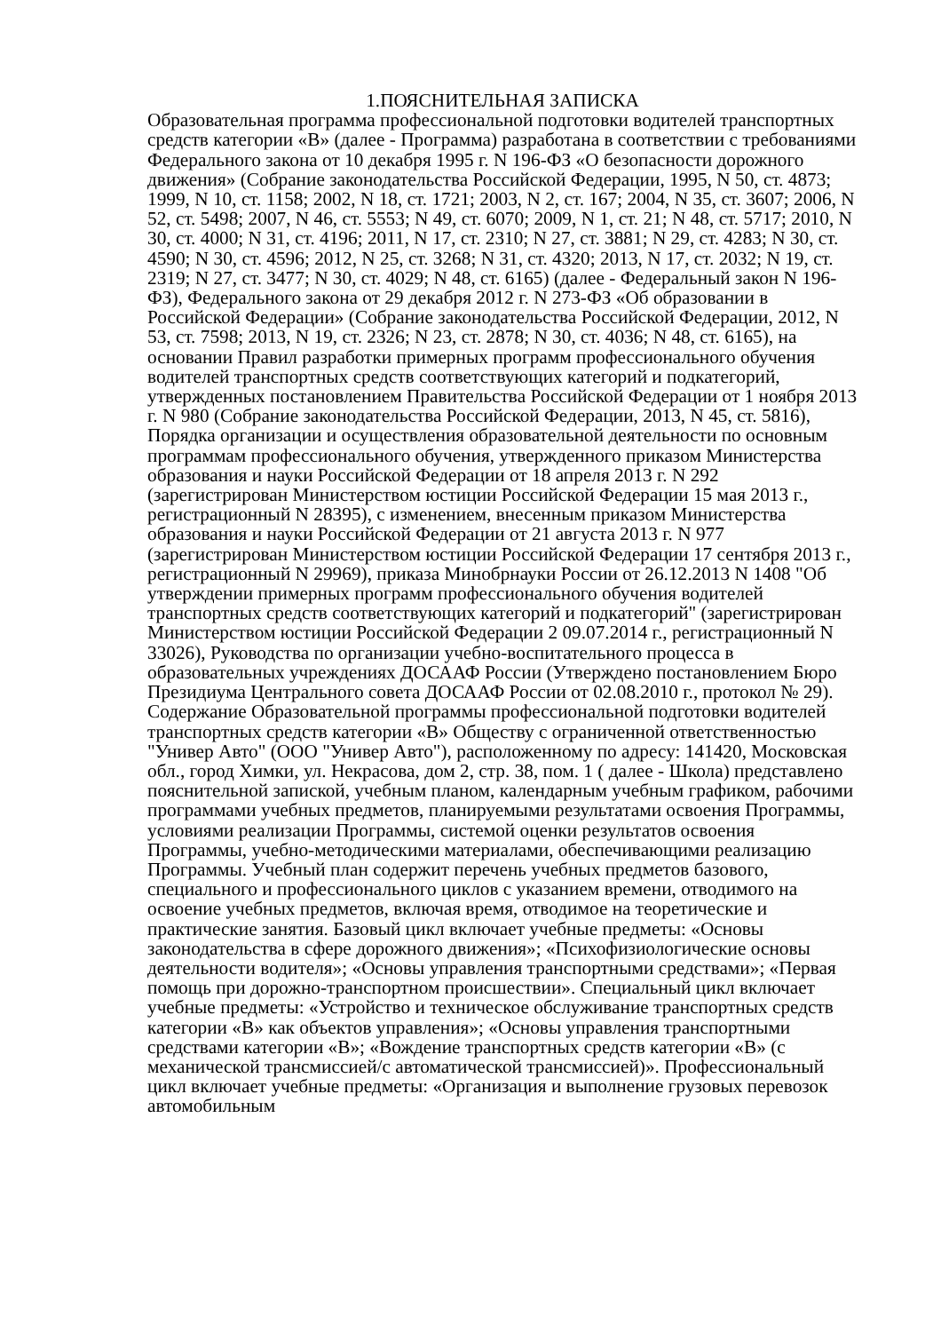1.ПОЯСНИТЕЛЬНАЯ ЗАПИСКА
Образовательная программа профессиональной подготовки водителей транспортных средств категории «B» (далее - Программа) разработана в соответствии с требованиями Федерального закона от 10 декабря 1995 г. N 196-ФЗ «О безопасности дорожного движения» (Собрание законодательства Российской Федерации, 1995, N 50, ст. 4873; 1999, N 10, ст. 1158; 2002, N 18, ст. 1721; 2003, N 2, ст. 167; 2004, N 35, ст. 3607; 2006, N 52, ст. 5498; 2007, N 46, ст. 5553; N 49, ст. 6070; 2009, N 1, ст. 21; N 48, ст. 5717; 2010, N 30, ст. 4000; N 31, ст. 4196; 2011, N 17, ст. 2310; N 27, ст. 3881; N 29, ст. 4283; N 30, ст. 4590; N 30, ст. 4596; 2012, N 25, ст. 3268; N 31, ст. 4320; 2013, N 17, ст. 2032; N 19, ст. 2319; N 27, ст. 3477; N 30, ст. 4029; N 48, ст. 6165) (далее - Федеральный закон N 196-ФЗ), Федерального закона от 29 декабря 2012 г. N 273-ФЗ «Об образовании в Российской Федерации» (Собрание законодательства Российской Федерации, 2012, N 53, ст. 7598; 2013, N 19, ст. 2326; N 23, ст. 2878; N 30, ст. 4036; N 48, ст. 6165), на основании Правил разработки примерных программ профессионального обучения водителей транспортных средств соответствующих категорий и подкатегорий, утвержденных постановлением Правительства Российской Федерации от 1 ноября 2013 г. N 980 (Собрание законодательства Российской Федерации, 2013, N 45, ст. 5816), Порядка организации и осуществления образовательной деятельности по основным программам профессионального обучения, утвержденного приказом Министерства образования и науки Российской Федерации от 18 апреля 2013 г. N 292 (зарегистрирован Министерством юстиции Российской Федерации 15 мая 2013 г., регистрационный N 28395), с изменением, внесенным приказом Министерства образования и науки Российской Федерации от 21 августа 2013 г. N 977 (зарегистрирован Министерством юстиции Российской Федерации 17 сентября 2013 г., регистрационный N 29969), приказа Минобрнауки России от 26.12.2013 N 1408 "Об утверждении примерных программ профессионального обучения водителей транспортных средств соответствующих категорий и подкатегорий" (зарегистрирован Министерством юстиции Российской Федерации 2 09.07.2014 г., регистрационный N 33026), Руководства по организации учебно-воспитательного процесса в образовательных учреждениях ДОСААФ России (Утверждено постановлением Бюро Президиума Центрального совета ДОСААФ России от 02.08.2010 г., протокол № 29). Содержание Образовательной программы профессиональной подготовки водителей транспортных средств категории «B» Обществу с ограниченной ответственностью "Универ Авто" (ООО "Универ Авто"), расположенному по адресу: 141420, Московская обл., город Химки, ул. Некрасова, дом 2, стр. 38, пом. 1 ( далее - Школа) представлено пояснительной запиской, учебным планом, календарным учебным графиком, рабочими программами учебных предметов, планируемыми результатами освоения Программы, условиями реализации Программы, системой оценки результатов освоения Программы, учебно-методическими материалами, обеспечивающими реализацию Программы. Учебный план содержит перечень учебных предметов базового, специального и профессионального циклов с указанием времени, отводимого на освоение учебных предметов, включая время, отводимое на теоретические и практические занятия. Базовый цикл включает учебные предметы: «Основы законодательства в сфере дорожного движения»; «Психофизиологические основы деятельности водителя»; «Основы управления транспортными средствами»; «Первая помощь при дорожно-транспортном происшествии». Специальный цикл включает учебные предметы: «Устройство и техническое обслуживание транспортных средств категории «B» как объектов управления»; «Основы управления транспортными средствами категории «B»; «Вождение транспортных средств категории «B» (с механической трансмиссией/с автоматической трансмиссией)». Профессиональный цикл включает учебные предметы: «Организация и выполнение грузовых перевозок автомобильным